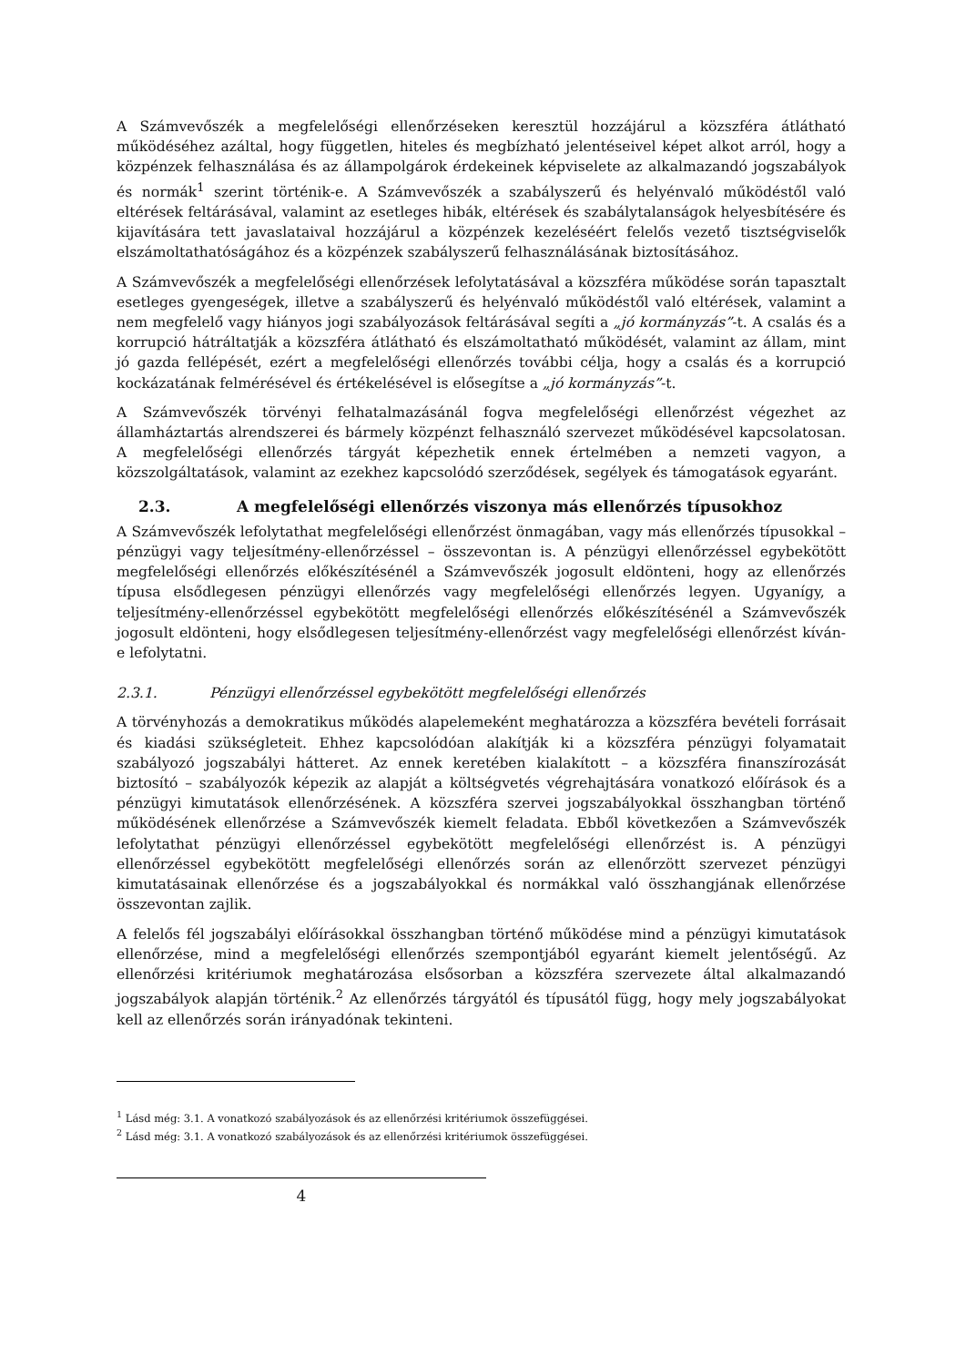A Számvevőszék a megfelelőségi ellenőrzéseken keresztül hozzájárul a közszféra átlátható működéséhez azáltal, hogy független, hiteles és megbízható jelentéseivel képet alkot arról, hogy a közpénzek felhasználása és az állampolgárok érdekeinek képviselete az alkalmazandó jogszabályok és normák<sup>1</sup> szerint történik-e. A Számvevőszék a szabályszerű és helyénvaló működéstől való eltérések feltárásával, valamint az esetleges hibák, eltérések és szabálytalanságok helyesbítésére és kijavítására tett javaslataival hozzájárul a közpénzek kezeléséért felelős vezető tisztségviselők elszámoltathatóságához és a közpénzek szabályszerű felhasználásának biztosításához.
A Számvevőszék a megfelelőségi ellenőrzések lefolytatásával a közszféra működése során tapasztalt esetleges gyengeségek, illetve a szabályszerű és helyénvaló működéstől való eltérések, valamint a nem megfelelő vagy hiányos jogi szabályozások feltárásával segíti a „jó kormányzás”-t. A csalás és a korrupció hátráltatják a közszféra átlátható és elszámoltatható működését, valamint az állam, mint jó gazda fellépését, ezért a megfelelőségi ellenőrzés további célja, hogy a csalás és a korrupció kockázatának felmérésével és értékelésével is elősegítse a „jó kormányzás”-t.
A Számvevőszék törvényi felhatalmazásánál fogva megfelelőségi ellenőrzést végezhet az államháztartás alrendszerei és bármely közpénzt felhasználó szervezet működésével kapcsolatosan. A megfelelőségi ellenőrzés tárgyát képezhetik ennek értelmében a nemzeti vagyon, a közszolgáltatások, valamint az ezekhez kapcsolódó szerződések, segélyek és támogatások egyaránt.
2.3. A megfelelőségi ellenőrzés viszonya más ellenőrzés típusokhoz
A Számvevőszék lefolytathat megfelelőségi ellenőrzést önmagában, vagy más ellenőrzés típusokkal – pénzügyi vagy teljesítmény-ellenőrzéssel – összevontan is. A pénzügyi ellenőrzéssel egybekötött megfelelőségi ellenőrzés előkészítésénél a Számvevőszék jogosult eldönteni, hogy az ellenőrzés típusa elsődlegesen pénzügyi ellenőrzés vagy megfelelőségi ellenőrzés legyen. Ugyanígy, a teljesítmény-ellenőrzéssel egybekötött megfelelőségi ellenőrzés előkészítésénél a Számvevőszék jogosult eldönteni, hogy elsődlegesen teljesítmény-ellenőrzést vagy megfelelőségi ellenőrzést kíván-e lefolytatni.
2.3.1. Pénzügyi ellenőrzéssel egybekötött megfelelőségi ellenőrzés
A törvényhozás a demokratikus működés alapelemeként meghatározza a közszféra bevételi forrásait és kiadási szükségleteit. Ehhez kapcsolódóan alakítják ki a közszféra pénzügyi folyamatait szabályozó jogszabályi hátteret. Az ennek keretében kialakított – a közszféra finanszírozását biztosító – szabályozók képezik az alapját a költségvetés végrehajtására vonatkozó előírások és a pénzügyi kimutatások ellenőrzésének. A közszféra szervei jogszabályokkal összhangban történő működésének ellenőrzése a Számvevőszék kiemelt feladata. Ebből következően a Számvevőszék lefolytathat pénzügyi ellenőrzéssel egybekötött megfelelőségi ellenőrzést is. A pénzügyi ellenőrzéssel egybekötött megfelelőségi ellenőrzés során az ellenőrzött szervezet pénzügyi kimutatásainak ellenőrzése és a jogszabályokkal és normákkal való összhangjának ellenőrzése összevontan zajlik.
A felelős fél jogszabályi előírásokkal összhangban történő működése mind a pénzügyi kimutatások ellenőrzése, mind a megfelelőségi ellenőrzés szempontjából egyaránt kiemelt jelentőségű. Az ellenőrzési kritériumok meghatározása elsősorban a közszféra szervezete által alkalmazandó jogszabályok alapján történik.<sup>2</sup> Az ellenőrzés tárgyától és típusától függ, hogy mely jogszabályokat kell az ellenőrzés során irányadónak tekinteni.
<sup>1</sup> Lásd még: 3.1. A vonatkozó szabályozások és az ellenőrzési kritériumok összefüggései.
<sup>2</sup> Lásd még: 3.1. A vonatkozó szabályozások és az ellenőrzési kritériumok összefüggései.
4